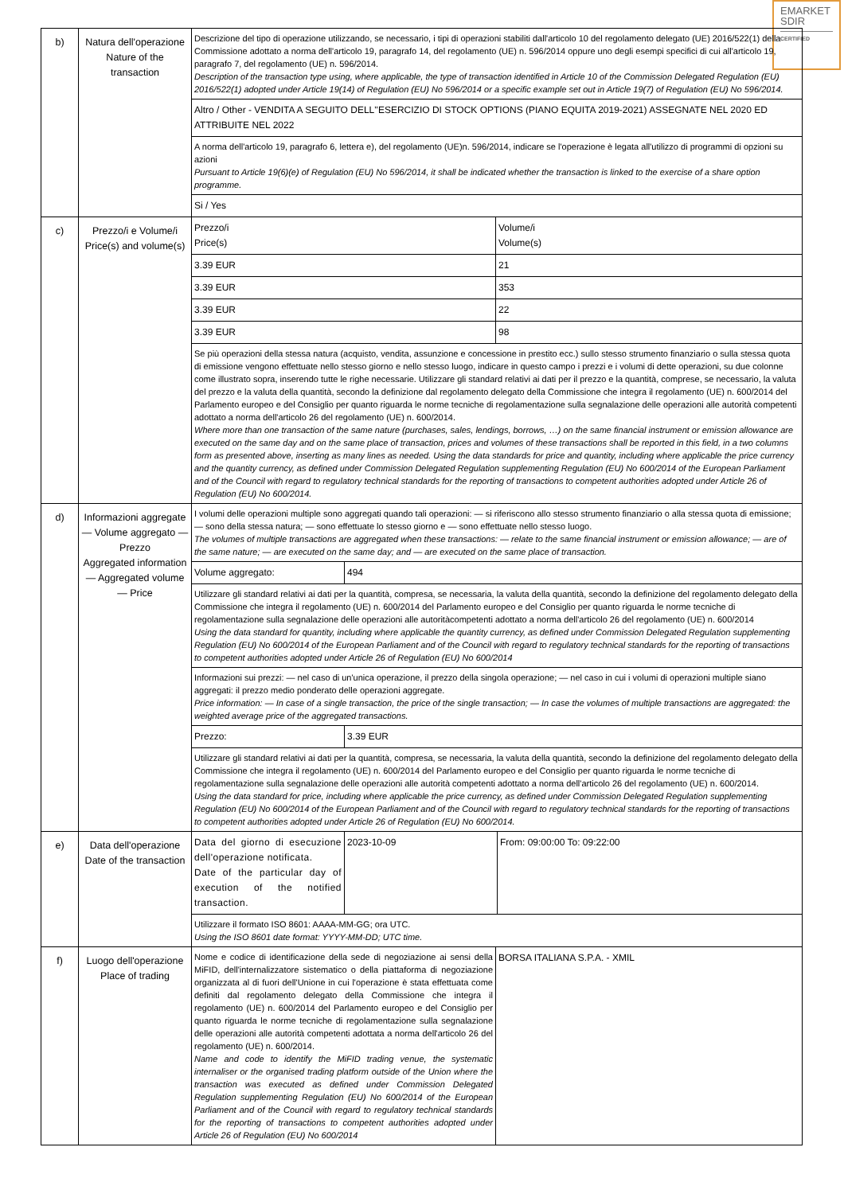EMARKET
SDIR
CERTIFIED
| b) | Natura dell'operazione Nature of the transaction | / Descrizione del tipo di operazione utilizzando, se necessario, i tipi di operazioni stabiliti dall'articolo 10 del regolamento delegato (UE) 2016/522(1) della Commissione adottato a norma dell'articolo 19, paragrafo 14, del regolamento (UE) n. 596/2014 oppure uno degli esempi specifici di cui all'articolo 19, paragrafo 7, del regolamento (UE) n. 596/2014. Description of the transaction type using, where applicable, the type of transaction identified in Article 10 of the Commission Delegated Regulation (EU) 2016/522(1) adopted under Article 19(14) of Regulation (EU) No 596/2014 or a specific example set out in Article 19(7) of Regulation (EU) No 596/2014. / / Altro / Other - VENDITA A SEGUITO DELL''ESERCIZIO DI STOCK OPTIONS (PIANO EQUITA 2019-2021) ASSEGNATE NEL 2020 ED ATTRIBUITE NEL 2022 / / A norma dell'articolo 19, paragrafo 6, lettera e), del regolamento (UE)n. 596/2014, indicare se l'operazione è legata all'utilizzo di programmi di opzioni su azioni Pursuant to Article 19(6)(e) of Regulation (EU) No 596/2014, it shall be indicated whether the transaction is linked to the exercise of a share option programme. / / Si / Yes / |
| c) | Prezzo/i e Volume/i Price(s) and volume(s) | / Prezzo/i Price(s) / Volume/i Volume(s) / / 3.39 EUR / 21 / / 3.39 EUR / 353 / / 3.39 EUR / 22 / / 3.39 EUR / 98 / / Se più operazioni della stessa natura (acquisto, vendita, assunzione e concessione in prestito ecc.) sullo stesso strumento finanziario o sulla stessa quota di emissione vengono effettuate nello stesso giorno e nello stesso luogo, indicare in questo campo i prezzi e i volumi di dette operazioni, su due colonne come illustrato sopra, inserendo tutte le righe necessarie. Utilizzare gli standard relativi ai dati per il prezzo e la quantità, comprese, se necessario, la valuta del prezzo e la valuta della quantità, secondo la definizione dal regolamento delegato della Commissione che integra il regolamento (UE) n. 600/2014 del Parlamento europeo e del Consiglio per quanto riguarda le norme tecniche di regolamentazione sulla segnalazione delle operazioni alle autorità competenti adottato a norma dell'articolo 26 del regolamento (UE) n. 600/2014. Where more than one transaction of the same nature (purchases, sales, lendings, borrows, …) on the same financial instrument or emission allowance are executed on the same day and on the same place of transaction, prices and volumes of these transactions shall be reported in this field, in a two columns form as presented above, inserting as many lines as needed. Using the data standards for price and quantity, including where applicable the price currency and the quantity currency, as defined under Commission Delegated Regulation supplementing Regulation (EU) No 600/2014 of the European Parliament and of the Council with regard to regulatory technical standards for the reporting of transactions to competent authorities adopted under Article 26 of Regulation (EU) No 600/2014. / / |
| d) | Informazioni aggregate — Volume aggregato — Prezzo Aggregated information — Aggregated volume — Price | / I volumi delle operazioni multiple sono aggregati quando tali operazioni: — si riferiscono allo stesso strumento finanziario o alla stessa quota di emissione; — sono della stessa natura; — sono effettuate lo stesso giorno e — sono effettuate nello stesso luogo. The volumes of multiple transactions are aggregated when these transactions: — relate to the same financial instrument or emission allowance; — are of the same nature; — are executed on the same day; and — are executed on the same place of transaction. / / / Volume aggregato: / 494 / / Utilizzare gli standard relativi ai dati per la quantità, compresa, se necessaria, la valuta della quantità, secondo la definizione del regolamento delegato della Commissione che integra il regolamento (UE) n. 600/2014 del Parlamento europeo e del Consiglio per quanto riguarda le norme tecniche di regolamentazione sulla segnalazione delle operazioni alle autoritàcompetenti adottato a norma dell'articolo 26 del regolamento (UE) n. 600/2014 Using the data standard for quantity, including where applicable the quantity currency, as defined under Commission Delegated Regulation supplementing Regulation (EU) No 600/2014 of the European Parliament and of the Council with regard to regulatory technical standards for the reporting of transactions to competent authorities adopted under Article 26 of Regulation (EU) No 600/2014 / / / Informazioni sui prezzi: — nel caso di un'unica operazione, il prezzo della singola operazione; — nel caso in cui i volumi di operazioni multiple siano aggregati: il prezzo medio ponderato delle operazioni aggregate. Price information: — In case of a single transaction, the price of the single transaction; — In case the volumes of multiple transactions are aggregated: the weighted average price of the aggregated transactions. / / / Prezzo: / 3.39 EUR / / Utilizzare gli standard relativi ai dati per la quantità, compresa, se necessaria, la valuta della quantità, secondo la definizione del regolamento delegato della Commissione che integra il regolamento (UE) n. 600/2014 del Parlamento europeo e del Consiglio per quanto riguarda le norme tecniche di regolamentazione sulla segnalazione delle operazioni alle autorità competenti adottato a norma dell'articolo 26 del regolamento (UE) n. 600/2014. Using the data standard for price, including where applicable the price currency, as defined under Commission Delegated Regulation supplementing Regulation (EU) No 600/2014 of the European Parliament and of the Council with regard to regulatory technical standards for the reporting of transactions to competent authorities adopted under Article 26 of Regulation (EU) No 600/2014. / / |
| e) | Data dell'operazione Date of the transaction | / Data del giorno di esecuzione dell'operazione notificata. Date of the particular day of execution of the notified transaction. / 2023-10-09 / From: 09:00:00 To: 09:22:00 / / Utilizzare il formato ISO 8601: AAAA-MM-GG; ora UTC. Using the ISO 8601 date format: YYYY-MM-DD; UTC time. / / / |
| f) | Luogo dell'operazione Place of trading | / Nome e codice di identificazione della sede di negoziazione ai sensi della MiFID, dell'internalizzatore sistematico o della piattaforma di negoziazione organizzata al di fuori dell'Unione in cui l'operazione è stata effettuata come definiti dal regolamento delegato della Commissione che integra il regolamento (UE) n. 600/2014 del Parlamento europeo e del Consiglio per quanto riguarda le norme tecniche di regolamentazione sulla segnalazione delle operazioni alle autorità competenti adottata a norma dell'articolo 26 del regolamento (UE) n. 600/2014. Name and code to identify the MiFID trading venue, the systematic internaliser or the organised trading platform outside of the Union where the transaction was executed as defined under Commission Delegated Regulation supplementing Regulation (EU) No 600/2014 of the European Parliament and of the Council with regard to regulatory technical standards for the reporting of transactions to competent authorities adopted under Article 26 of Regulation (EU) No 600/2014 / BORSA ITALIANA S.P.A. - XMIL / |